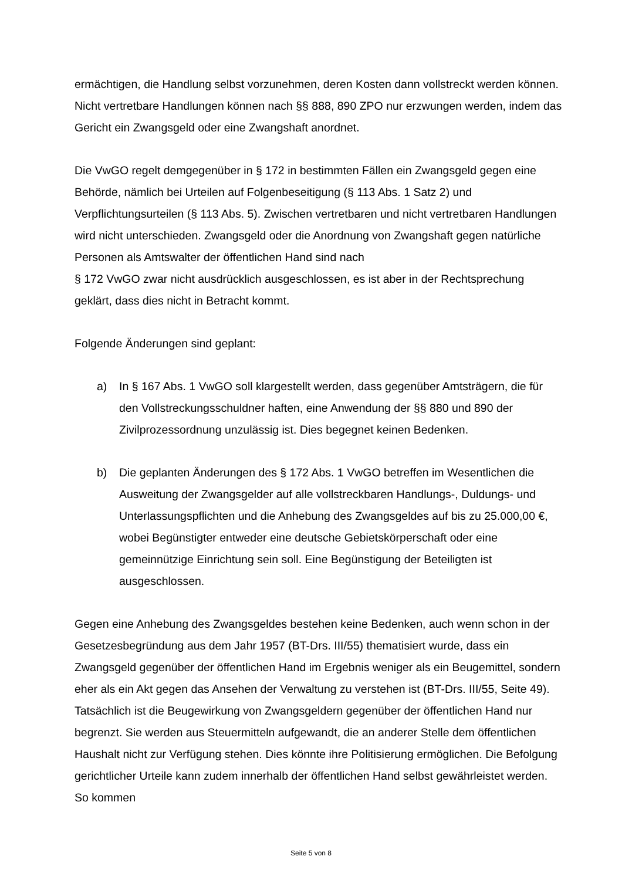ermächtigen, die Handlung selbst vorzunehmen, deren Kosten dann vollstreckt werden können. Nicht vertretbare Handlungen können nach §§ 888, 890 ZPO nur erzwungen werden, indem das Gericht ein Zwangsgeld oder eine Zwangshaft anordnet.
Die VwGO regelt demgegenüber in § 172 in bestimmten Fällen ein Zwangsgeld gegen eine Behörde, nämlich bei Urteilen auf Folgenbeseitigung (§ 113 Abs. 1 Satz 2) und Verpflichtungsurteilen (§ 113 Abs. 5). Zwischen vertretbaren und nicht vertretbaren Handlungen wird nicht unterschieden. Zwangsgeld oder die Anordnung von Zwangshaft gegen natürliche Personen als Amtswalter der öffentlichen Hand sind nach
§ 172 VwGO zwar nicht ausdrücklich ausgeschlossen, es ist aber in der Rechtsprechung geklärt, dass dies nicht in Betracht kommt.
Folgende Änderungen sind geplant:
a) In § 167 Abs. 1 VwGO soll klargestellt werden, dass gegenüber Amtsträgern, die für den Vollstreckungsschuldner haften, eine Anwendung der §§ 880 und 890 der Zivilprozessordnung unzulässig ist. Dies begegnet keinen Bedenken.
b) Die geplanten Änderungen des § 172 Abs. 1 VwGO betreffen im Wesentlichen die Ausweitung der Zwangsgelder auf alle vollstreckbaren Handlungs-, Duldungs- und Unterlassungspflichten und die Anhebung des Zwangsgeldes auf bis zu 25.000,00 €, wobei Begünstigter entweder eine deutsche Gebietskörperschaft oder eine gemeinnützige Einrichtung sein soll. Eine Begünstigung der Beteiligten ist ausgeschlossen.
Gegen eine Anhebung des Zwangsgeldes bestehen keine Bedenken, auch wenn schon in der Gesetzesbegründung aus dem Jahr 1957 (BT-Drs. III/55) thematisiert wurde, dass ein Zwangsgeld gegenüber der öffentlichen Hand im Ergebnis weniger als ein Beugemittel, sondern eher als ein Akt gegen das Ansehen der Verwaltung zu verstehen ist (BT-Drs. III/55, Seite 49). Tatsächlich ist die Beugewirkung von Zwangsgeldern gegenüber der öffentlichen Hand nur begrenzt. Sie werden aus Steuermitteln aufgewandt, die an anderer Stelle dem öffentlichen Haushalt nicht zur Verfügung stehen. Dies könnte ihre Politisierung ermöglichen. Die Befolgung gerichtlicher Urteile kann zudem innerhalb der öffentlichen Hand selbst gewährleistet werden. So kommen
Seite 5 von 8